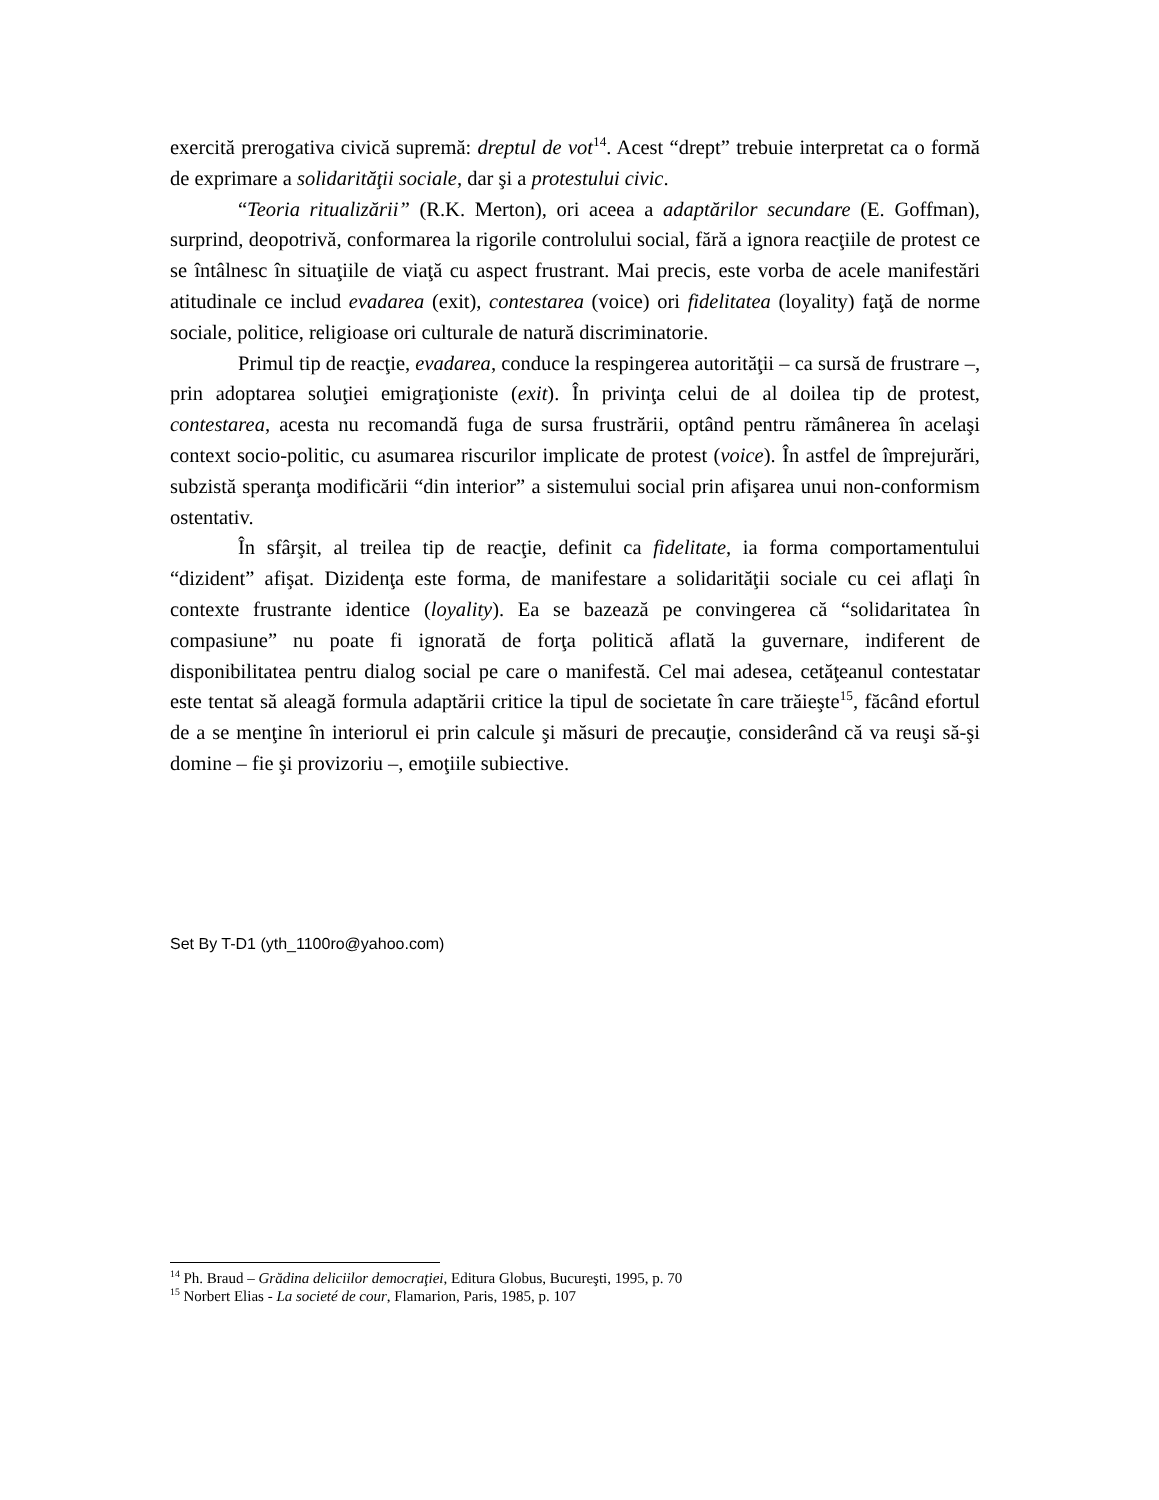exercită prerogativa civică supremă: dreptul de vot<sup>14</sup>. Acest “drept” trebuie interpretat ca o formă de exprimare a solidarităţii sociale, dar şi a protestului civic.
“Teoria ritualizării” (R.K. Merton), ori aceea a adaptărilor secundare (E. Goffman), surprind, deopotrivă, conformarea la rigorile controlului social, fără a ignora reacţiile de protest ce se întâlnesc în situaţiile de viaţă cu aspect frustrant. Mai precis, este vorba de acele manifestări atitudinale ce includ evadarea (exit), contestarea (voice) ori fidelitatea (loyality) faţă de norme sociale, politice, religioase ori culturale de natură discriminatorie.
Primul tip de reacţie, evadarea, conduce la respingerea autorităţii – ca sursă de frustrare –, prin adoptarea soluţiei emigraţioniste (exit). În privinţa celui de al doilea tip de protest, contestarea, acesta nu recomandă fuga de sursa frustrării, optând pentru rămânerea în acelaşi context socio-politic, cu asumarea riscurilor implicate de protest (voice). În astfel de împrejurări, subzistă speranţa modificării “din interior” a sistemului social prin afişarea unui non-conformism ostentativ.
În sfârşit, al treilea tip de reacţie, definit ca fidelitate, ia forma comportamentului “dizident” afişat. Dizidenţa este forma, de manifestare a solidarităţii sociale cu cei aflaţi în contexte frustrante identice (loyality). Ea se bazează pe convingerea că “solidaritatea în compasiune” nu poate fi ignorată de forţa politică aflată la guvernare, indiferent de disponibilitatea pentru dialog social pe care o manifestă. Cel mai adesea, cetăţeanul contestatar este tentat să aleagă formula adaptării critice la tipul de societate în care trăieşte<sup>15</sup>, făcând efortul de a se menţine în interiorul ei prin calcule şi măsuri de precauţie, considerând că va reuşi să-şi domine – fie şi provizoriu –, emoţiile subiective.
Set By T-D1 (yth_1100ro@yahoo.com)
<sup>14</sup> Ph. Braud – Grădina deliciilor democraţiei, Editura Globus, Bucureşti, 1995, p. 70
<sup>15</sup> Norbert Elias - La societé de cour, Flamarion, Paris, 1985, p. 107